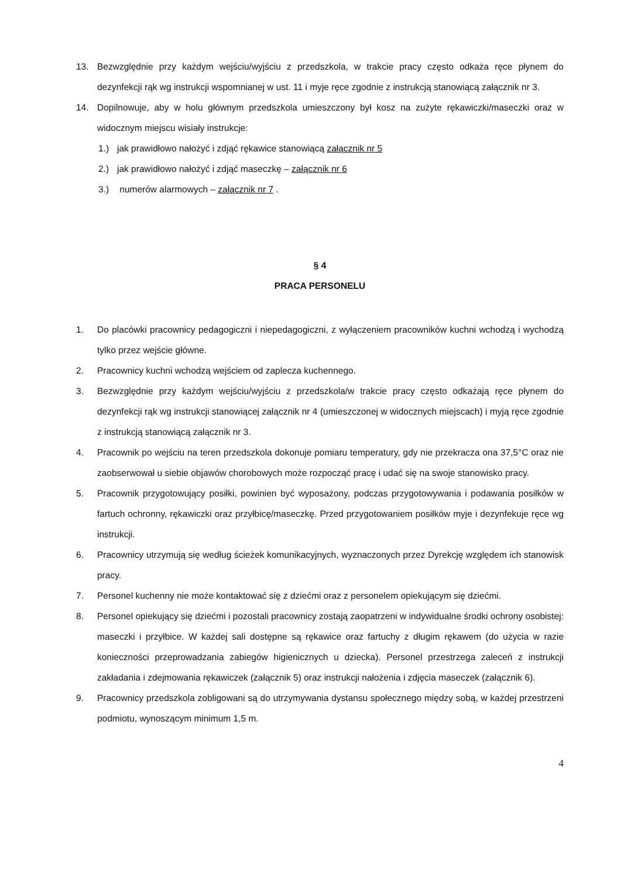13. Bezwzględnie przy każdym wejściu/wyjściu z przedszkola, w trakcie pracy często odkaża ręce płynem do dezynfekcji rąk wg instrukcji wspomnianej w ust. 11 i myje ręce zgodnie z instrukcją stanowiącą załącznik nr 3.
14. Dopilnowuje, aby w holu głównym przedszkola umieszczony był kosz na zużyte rękawiczki/maseczki oraz w widocznym miejscu wisiały instrukcje:
1.) jak prawidłowo nałożyć i zdjąć rękawice stanowiącą załącznik nr 5
2.) jak prawidłowo nałożyć i zdjąć maseczkę – załącznik nr 6
3.) numerów alarmowych – załącznik nr 7 .
§ 4
PRACA PERSONELU
1. Do placówki pracownicy pedagogiczni i niepedagogiczni, z wyłączeniem pracowników kuchni wchodzą i wychodzą tylko przez wejście główne.
2. Pracownicy kuchni wchodzą wejściem od zaplecza kuchennego.
3. Bezwzględnie przy każdym wejściu/wyjściu z przedszkola/w trakcie pracy często odkażają ręce płynem do dezynfekcji rąk wg instrukcji stanowiącej załącznik nr 4 (umieszczonej w widocznych miejscach) i myją ręce zgodnie z instrukcją stanowiącą załącznik nr 3.
4. Pracownik po wejściu na teren przedszkola dokonuje pomiaru temperatury, gdy nie przekracza ona 37,5°C oraz nie zaobserwował u siebie objawów chorobowych może rozpocząć pracę i udać się na swoje stanowisko pracy.
5. Pracownik przygotowujący posiłki, powinien być wyposażony, podczas przygotowywania i podawania posiłków w fartuch ochronny, rękawiczki oraz przyłbicę/maseczkę. Przed przygotowaniem posiłków myje i dezynfekuje ręce wg instrukcji.
6. Pracownicy utrzymują się według ścieżek komunikacyjnych, wyznaczonych przez Dyrekcję względem ich stanowisk pracy.
7. Personel kuchenny nie może kontaktować się z dziećmi oraz z personelem opiekującym się dziećmi.
8. Personel opiekujący się dziećmi i pozostali pracownicy zostają zaopatrzeni w indywidualne środki ochrony osobistej: maseczki i przyłbice. W każdej sali dostępne są rękawice oraz fartuchy z długim rękawem (do użycia w razie konieczności przeprowadzania zabiegów higienicznych u dziecka). Personel przestrzega zaleceń z instrukcji zakładania i zdejmowania rękawiczek (załącznik 5) oraz instrukcji nałożenia i zdjęcia maseczek (załącznik 6).
9. Pracownicy przedszkola zobligowani są do utrzymywania dystansu społecznego między sobą, w każdej przestrzeni podmiotu, wynoszącym minimum 1,5 m.
4